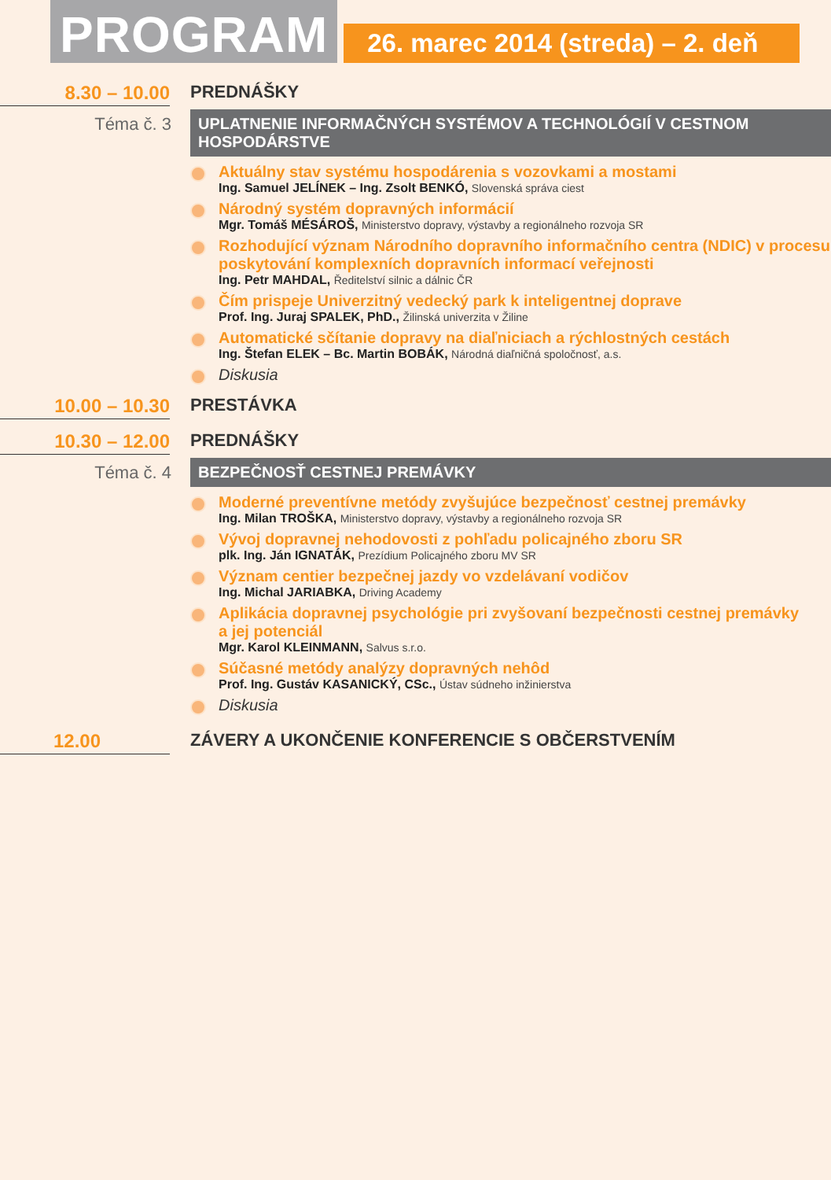PROGRAM
26. marec 2014 (streda) – 2. deň
8.30 – 10.00 PREDNÁŠKY
Téma č. 3 UPLATNENIE INFORMAČNÝCH SYSTÉMOV A TECHNOLÓGIÍ V CESTNOM HOSPODÁRSTVE
Aktuálny stav systému hospodárenia s vozovkami a mostami
Ing. Samuel JELÍNEK – Ing. Zsolt BENKÓ, Slovenská správa ciest
Národný systém dopravných informácií
Mgr. Tomáš MÉSÁROŠ, Ministerstvo dopravy, výstavby a regionálneho rozvoja SR
Rozhodující význam Národního dopravního informačního centra (NDIC) v procesu poskytování komplexních dopravních informací veřejnosti
Ing. Petr MAHDAL, Ředitelství silnic a dálnic ČR
Čím prispeje Univerzitný vedecký park k inteligentnej doprave
Prof. Ing. Juraj SPALEK, PhD., Žilinská univerzita v Žiline
Automatické sčítanie dopravy na diaľniciach a rýchlostných cestách
Ing. Štefan ELEK – Bc. Martin BOBÁK, Národná diaľničná spoločnosť, a.s.
Diskusia
10.00 – 10.30 PRESTÁVKA
10.30 – 12.00 PREDNÁŠKY
Téma č. 4 BEZPEČNOSŤ CESTNEJ PREMÁVKY
Moderné preventívne metódy zvyšujúce bezpečnosť cestnej premávky
Ing. Milan TROŠKA, Ministerstvo dopravy, výstavby a regionálneho rozvoja SR
Vývoj dopravnej nehodovosti z pohľadu policajného zboru SR
plk. Ing. Ján IGNATÁK, Prezídium Policajného zboru MV SR
Význam centier bezpečnej jazdy vo vzdelávaní vodičov
Ing. Michal JARIABKA, Driving Academy
Aplikácia dopravnej psychológie pri zvyšovaní bezpečnosti cestnej premávky
a jej potenciál
Mgr. Karol KLEINMANN, Salvus s.r.o.
Súčasné metódy analýzy dopravných nehôd
Prof. Ing. Gustáv KASANICKÝ, CSc., Ústav súdneho inžinierstva
Diskusia
12.00 ZÁVERY A UKONČENIE KONFERENCIE S OBČERSTVENÍM